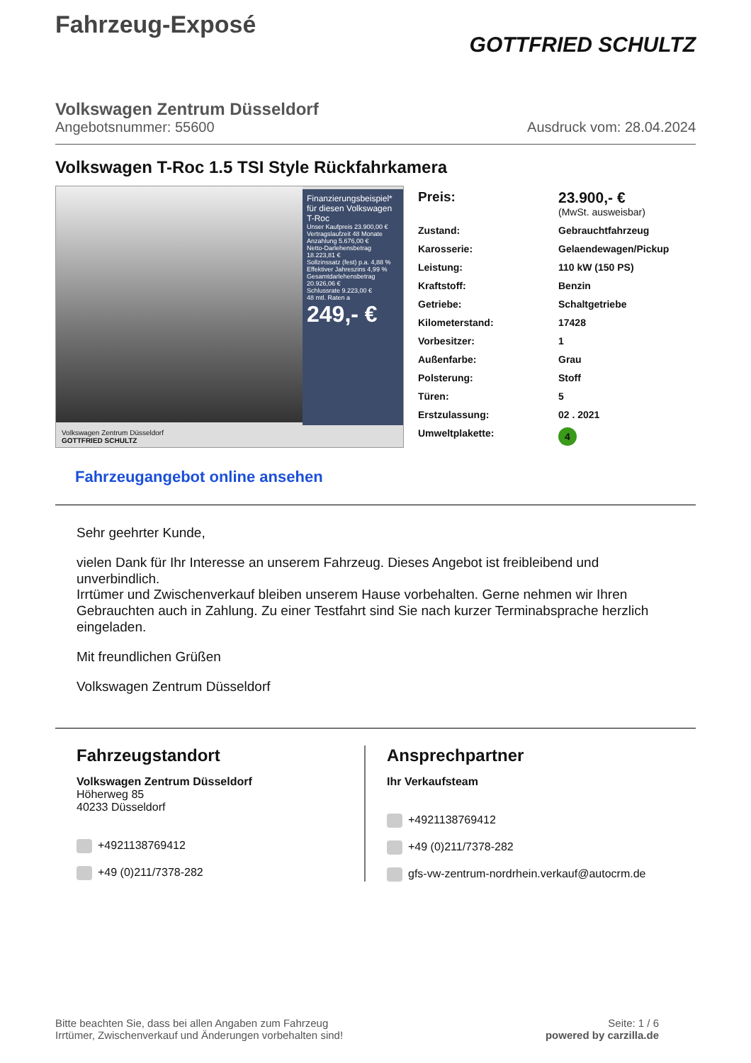Fahrzeug-Exposé
GOTTFRIED SCHULTZ
Volkswagen Zentrum Düsseldorf
Angebotsnummer: 55600 Ausdruck vom: 28.04.2024
Volkswagen T-Roc 1.5 TSI Style Rückfahrkamera
Finanzierungsbeispiel* für diesen Volkswagen T-Roc
Unser Kaufpreis 23.900,00 €
Vertragslaufzeit 48 Monate
Anzahlung 5.676,00 €
Netto-Darlehensbetrag 18.223,81 €
Sollzinssatz (fest) p.a. 4,88 %
Effektiver Jahreszins 4,99 %
Gesamtdarlehensbetrag 20.926,06 €
Schlussrate 9.223,00 €
48 mtl. Raten a
249,- €
Volkswagen Zentrum Düsseldorf
GOTTFRIED SCHULTZ
| Preis: | 23.900,- € (MwSt. ausweisbar) |
| Zustand: | Gebrauchtfahrzeug |
| Karosserie: | Gelaendewagen/Pickup |
| Leistung: | 110 kW (150 PS) |
| Kraftstoff: | Benzin |
| Getriebe: | Schaltgetriebe |
| Kilometerstand: | 17428 |
| Vorbesitzer: | 1 |
| Außenfarbe: | Grau |
| Polsterung: | Stoff |
| Türen: | 5 |
| Erstzulassung: | 02 . 2021 |
| Umweltplakette: | 4 |
Fahrzeugangebot online ansehen
Sehr geehrter Kunde,
vielen Dank für Ihr Interesse an unserem Fahrzeug. Dieses Angebot ist freibleibend und unverbindlich.
Irrtümer und Zwischenverkauf bleiben unserem Hause vorbehalten. Gerne nehmen wir Ihren Gebrauchten auch in Zahlung. Zu einer Testfahrt sind Sie nach kurzer Terminabsprache herzlich eingeladen.
Mit freundlichen Grüßen
Volkswagen Zentrum Düsseldorf
Fahrzeugstandort
Volkswagen Zentrum Düsseldorf
Höherweg 85
40233 Düsseldorf
+4921138769412
+49 (0)211/7378-282
Ansprechpartner
Ihr Verkaufsteam
+4921138769412
+49 (0)211/7378-282
gfs-vw-zentrum-nordrhein.verkauf@autocrm.de
Bitte beachten Sie, dass bei allen Angaben zum Fahrzeug
Irrtümer, Zwischenverkauf und Änderungen vorbehalten sind!
Seite: 1 / 6
powered by carzilla.de